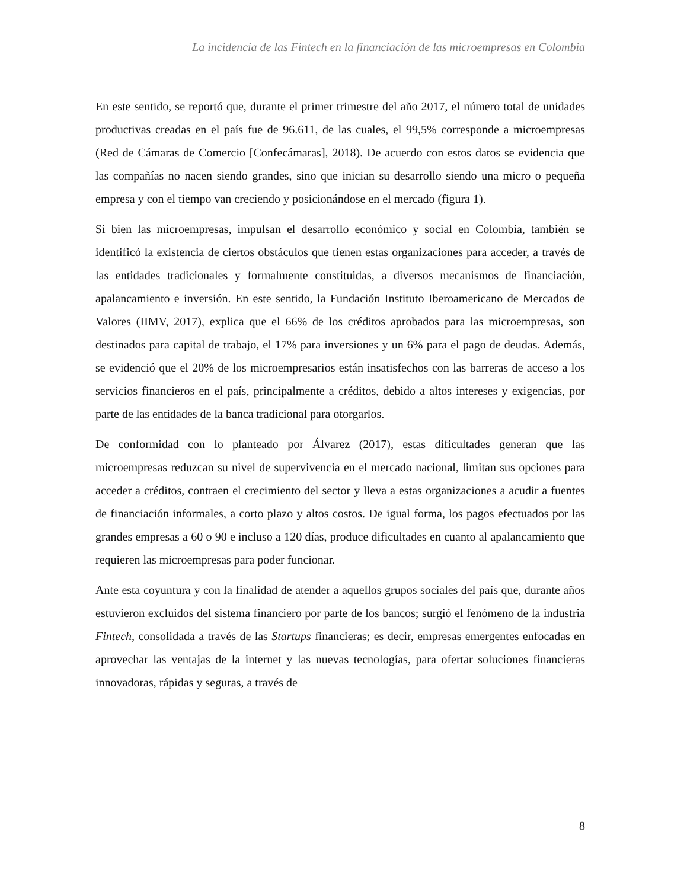La incidencia de las Fintech en la financiación de las microempresas en Colombia
En este sentido, se reportó que, durante el primer trimestre del año 2017, el número total de unidades productivas creadas en el país fue de 96.611, de las cuales, el 99,5% corresponde a microempresas (Red de Cámaras de Comercio [Confecámaras], 2018). De acuerdo con estos datos se evidencia que las compañías no nacen siendo grandes, sino que inician su desarrollo siendo una micro o pequeña empresa y con el tiempo van creciendo y posicionándose en el mercado (figura 1).
Si bien las microempresas, impulsan el desarrollo económico y social en Colombia, también se identificó la existencia de ciertos obstáculos que tienen estas organizaciones para acceder, a través de las entidades tradicionales y formalmente constituidas, a diversos mecanismos de financiación, apalancamiento e inversión. En este sentido, la Fundación Instituto Iberoamericano de Mercados de Valores (IIMV, 2017), explica que el 66% de los créditos aprobados para las microempresas, son destinados para capital de trabajo, el 17% para inversiones y un 6% para el pago de deudas. Además, se evidenció que el 20% de los microempresarios están insatisfechos con las barreras de acceso a los servicios financieros en el país, principalmente a créditos, debido a altos intereses y exigencias, por parte de las entidades de la banca tradicional para otorgarlos.
De conformidad con lo planteado por Álvarez (2017), estas dificultades generan que las microempresas reduzcan su nivel de supervivencia en el mercado nacional, limitan sus opciones para acceder a créditos, contraen el crecimiento del sector y lleva a estas organizaciones a acudir a fuentes de financiación informales, a corto plazo y altos costos. De igual forma, los pagos efectuados por las grandes empresas a 60 o 90 e incluso a 120 días, produce dificultades en cuanto al apalancamiento que requieren las microempresas para poder funcionar.
Ante esta coyuntura y con la finalidad de atender a aquellos grupos sociales del país que, durante años estuvieron excluidos del sistema financiero por parte de los bancos; surgió el fenómeno de la industria Fintech, consolidada a través de las Startups financieras; es decir, empresas emergentes enfocadas en aprovechar las ventajas de la internet y las nuevas tecnologías, para ofertar soluciones financieras innovadoras, rápidas y seguras, a través de
8